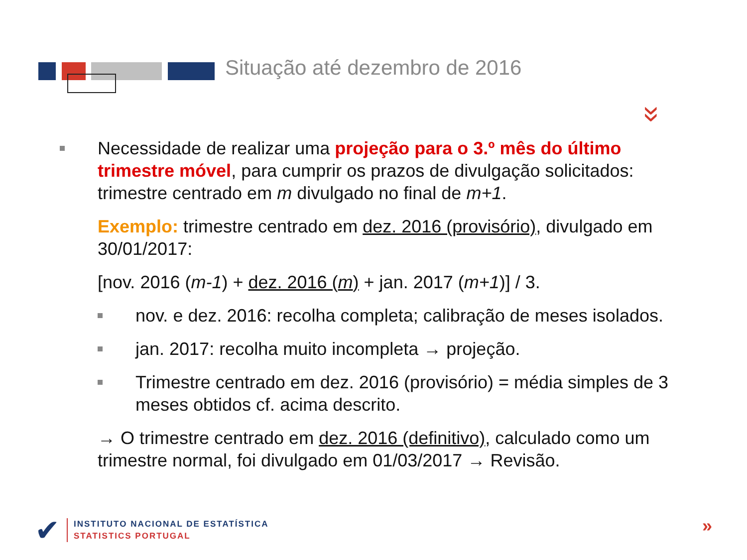Situação até dezembro de 2016
»
Necessidade de realizar uma projeção para o 3.º mês do último trimestre móvel, para cumprir os prazos de divulgação solicitados: trimestre centrado em m divulgado no final de m+1.
Exemplo: trimestre centrado em dez. 2016 (provisório), divulgado em 30/01/2017:
[nov. 2016 (m-1) + dez. 2016 (m) + jan. 2017 (m+1)] / 3.
nov. e dez. 2016: recolha completa; calibração de meses isolados.
jan. 2017: recolha muito incompleta → projeção.
Trimestre centrado em dez. 2016 (provisório) = média simples de 3 meses obtidos cf. acima descrito.
→ O trimestre centrado em dez. 2016 (definitivo), calculado como um trimestre normal, foi divulgado em 01/03/2017 → Revisão.
✔
INSTITUTO NACIONAL DE ESTATÍSTICA
STATISTICS PORTUGAL
»